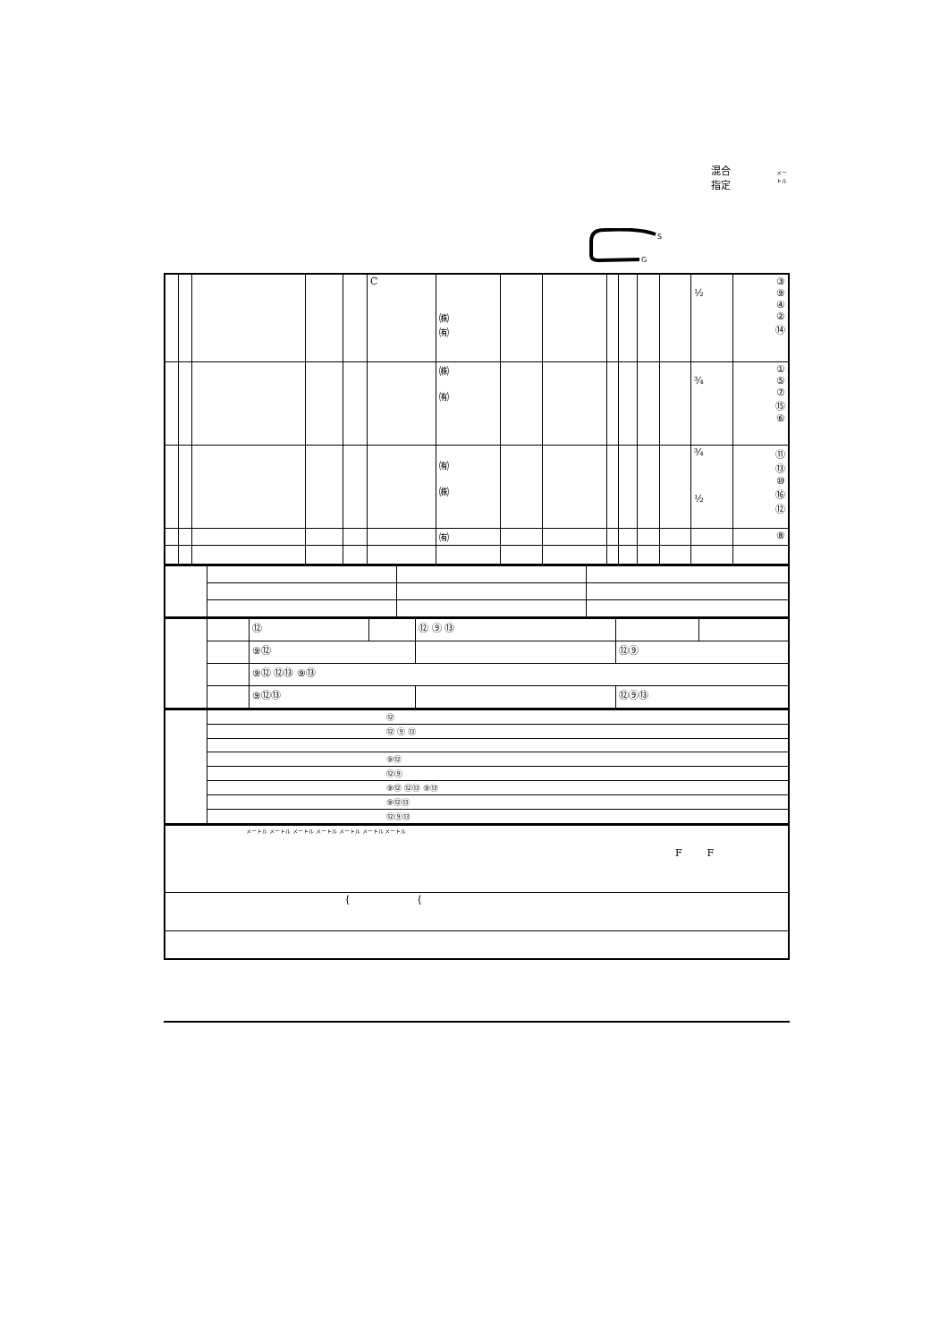混合
指定
メー
トル
S
G
| | | | | | C | ㈱ ㈲ | | | | | | | ½ | ③ ⑨ ④ ② ⑭ |
| | | | | | | ㈱ ㈲ | | | | | | | ¾ | ① ⑤ ⑦ ⑮ ⑥ |
| | | | | | | ㈲ ㈱ | | | | | | | ¾ ½ | ⑪ ⑬ ⑩ ⑯ ⑫ |
| | | | | | | ㈲ | | | | | | | | ⑧ |
| | | ⑫ | | ⑫ ⑨ ⑬ | | |
| | | ⑨⑫ | | | ⑫⑨ | |
| | | ⑨⑫ ⑫⑬ ⑨⑬ | | | | |
| | | ⑨⑫⑬ | | | ⑫⑨⑬ | |
| | ⑫ |
| | ⑫ ⑨ ⑬ |
| | ⑨⑫ |
| | ⑫⑨ |
| | ⑨⑫ ⑫⑬ ⑨⑬ |
| | ⑨⑫⑬ |
| | ⑫⑨⑬ |
| メートル メートル メートル メートル メートル メートル メートル F F |
| { { |